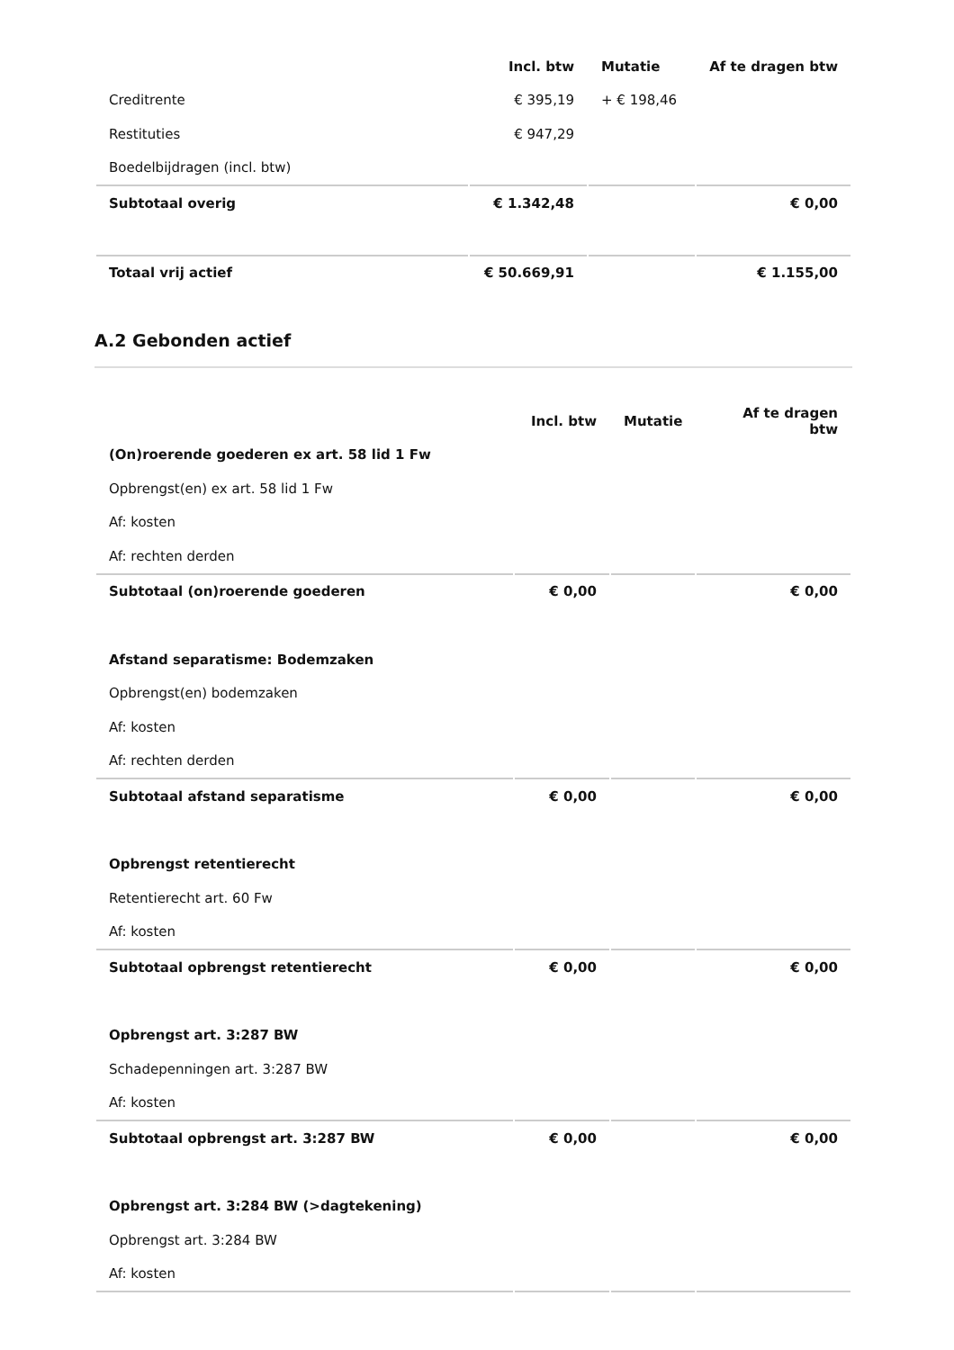| | Incl. btw | Mutatie | Af te dragen btw |
| --- | --- | --- | --- |
| Creditrente | € 395,19 | + € 198,46 | |
| Restituties | € 947,29 | | |
| Boedelbijdragen (incl. btw) | | | |
| Subtotaal overig | € 1.342,48 | | € 0,00 |
| Totaal vrij actief | € 50.669,91 | | € 1.155,00 |
A.2 Gebonden actief
| | Incl. btw | Mutatie | Af te dragen btw |
| --- | --- | --- | --- |
| (On)roerende goederen ex art. 58 lid 1 Fw | | | |
| Opbrengst(en) ex art. 58 lid 1 Fw | | | |
| Af: kosten | | | |
| Af: rechten derden | | | |
| Subtotaal (on)roerende goederen | € 0,00 | | € 0,00 |
| Afstand separatisme: Bodemzaken | | | |
| Opbrengst(en) bodemzaken | | | |
| Af: kosten | | | |
| Af: rechten derden | | | |
| Subtotaal afstand separatisme | € 0,00 | | € 0,00 |
| Opbrengst retentierecht | | | |
| Retentierecht art. 60 Fw | | | |
| Af: kosten | | | |
| Subtotaal opbrengst retentierecht | € 0,00 | | € 0,00 |
| Opbrengst art. 3:287 BW | | | |
| Schadepenningen art. 3:287 BW | | | |
| Af: kosten | | | |
| Subtotaal opbrengst art. 3:287 BW | € 0,00 | | € 0,00 |
| Opbrengst art. 3:284 BW (>dagtekening) | | | |
| Opbrengst art. 3:284 BW | | | |
| Af: kosten | | | |